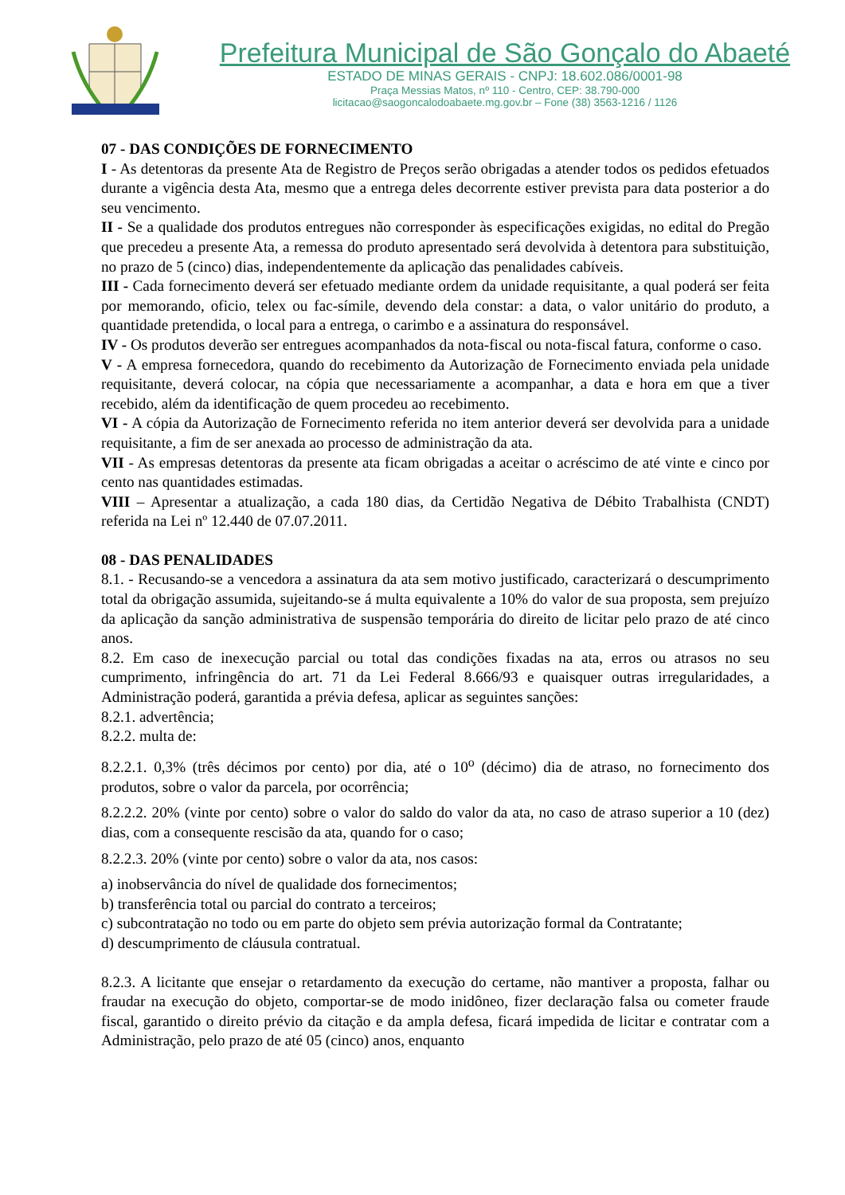Prefeitura Municipal de São Gonçalo do Abaeté
ESTADO DE MINAS GERAIS - CNPJ: 18.602.086/0001-98
Praça Messias Matos, nº 110 - Centro, CEP: 38.790-000
licitacao@saogoncalodoabaete.mg.gov.br – Fone (38) 3563-1216 / 1126
07 - DAS CONDIÇÕES DE FORNECIMENTO
I - As detentoras da presente Ata de Registro de Preços serão obrigadas a atender todos os pedidos efetuados durante a vigência desta Ata, mesmo que a entrega deles decorrente estiver prevista para data posterior a do seu vencimento.
II - Se a qualidade dos produtos entregues não corresponder às especificações exigidas, no edital do Pregão que precedeu a presente Ata, a remessa do produto apresentado será devolvida à detentora para substituição, no prazo de 5 (cinco) dias, independentemente da aplicação das penalidades cabíveis.
III - Cada fornecimento deverá ser efetuado mediante ordem da unidade requisitante, a qual poderá ser feita por memorando, oficio, telex ou fac-símile, devendo dela constar: a data, o valor unitário do produto, a quantidade pretendida, o local para a entrega, o carimbo e a assinatura do responsável.
IV - Os produtos deverão ser entregues acompanhados da nota-fiscal ou nota-fiscal fatura, conforme o caso.
V - A empresa fornecedora, quando do recebimento da Autorização de Fornecimento enviada pela unidade requisitante, deverá colocar, na cópia que necessariamente a acompanhar, a data e hora em que a tiver recebido, além da identificação de quem procedeu ao recebimento.
VI - A cópia da Autorização de Fornecimento referida no item anterior deverá ser devolvida para a unidade requisitante, a fim de ser anexada ao processo de administração da ata.
VII - As empresas detentoras da presente ata ficam obrigadas a aceitar o acréscimo de até vinte e cinco por cento nas quantidades estimadas.
VIII – Apresentar a atualização, a cada 180 dias, da Certidão Negativa de Débito Trabalhista (CNDT) referida na Lei nº 12.440 de 07.07.2011.
08 - DAS PENALIDADES
8.1. - Recusando-se a vencedora a assinatura da ata sem motivo justificado, caracterizará o descumprimento total da obrigação assumida, sujeitando-se á multa equivalente a 10% do valor de sua proposta, sem prejuízo da aplicação da sanção administrativa de suspensão temporária do direito de licitar pelo prazo de até cinco anos.
8.2. Em caso de inexecução parcial ou total das condições fixadas na ata, erros ou atrasos no seu cumprimento, infringência do art. 71 da Lei Federal 8.666/93 e quaisquer outras irregularidades, a Administração poderá, garantida a prévia defesa, aplicar as seguintes sanções:
8.2.1. advertência;
8.2.2. multa de:
8.2.2.1. 0,3% (três décimos por cento) por dia, até o 10<sup>o</sup> (décimo) dia de atraso, no fornecimento dos produtos, sobre o valor da parcela, por ocorrência;
8.2.2.2. 20% (vinte por cento) sobre o valor do saldo do valor da ata, no caso de atraso superior a 10 (dez) dias, com a consequente rescisão da ata, quando for o caso;
8.2.2.3. 20% (vinte por cento) sobre o valor da ata, nos casos:
a) inobservância do nível de qualidade dos fornecimentos;
b) transferência total ou parcial do contrato a terceiros;
c) subcontratação no todo ou em parte do objeto sem prévia autorização formal da Contratante;
d) descumprimento de cláusula contratual.
8.2.3. A licitante que ensejar o retardamento da execução do certame, não mantiver a proposta, falhar ou fraudar na execução do objeto, comportar-se de modo inidôneo, fizer declaração falsa ou cometer fraude fiscal, garantido o direito prévio da citação e da ampla defesa, ficará impedida de licitar e contratar com a Administração, pelo prazo de até 05 (cinco) anos, enquanto